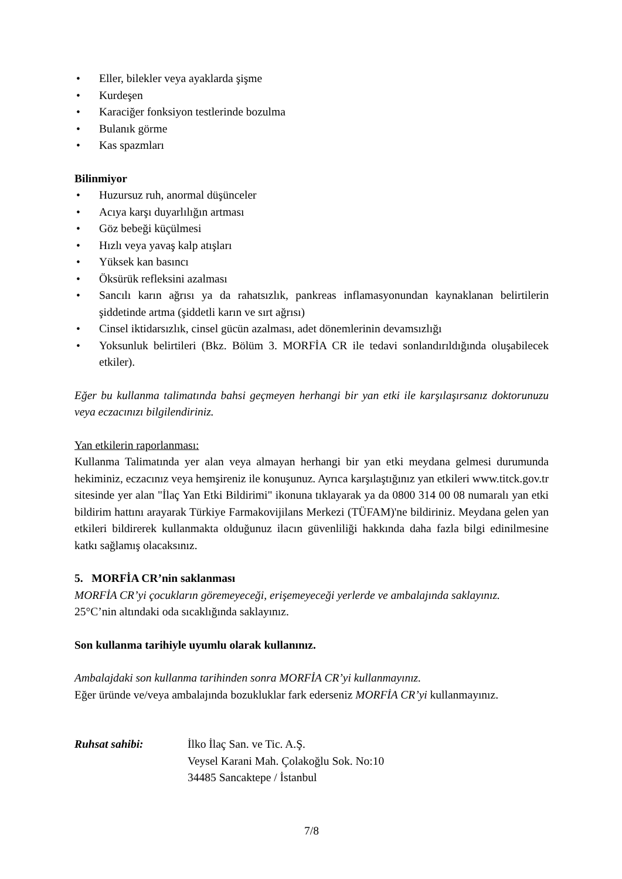• Eller, bilekler veya ayaklarda şişme
• Kurdeşen
• Karaciğer fonksiyon testlerinde bozulma
• Bulanık görme
• Kas spazmları
Bilinmiyor
• Huzursuz ruh, anormal düşünceler
• Acıya karşı duyarlılığın artması
• Göz bebeği küçülmesi
• Hızlı veya yavaş kalp atışları
• Yüksek kan basıncı
• Öksürük refleksini azalması
• Sancılı karın ağrısı ya da rahatsızlık, pankreas inflamasyonundan kaynaklanan belirtilerin şiddetinde artma (şiddetli karın ve sırt ağrısı)
• Cinsel iktidarsızlık, cinsel gücün azalması, adet dönemlerinin devamsızlığı
• Yoksunluk belirtileri (Bkz. Bölüm 3. MORFİA CR ile tedavi sonlandırıldığında oluşabilecek etkiler).
Eğer bu kullanma talimatında bahsi geçmeyen herhangi bir yan etki ile karşılaşırsanız doktorunuzu veya eczacınızı bilgilendiriniz.
Yan etkilerin raporlanması:
Kullanma Talimatında yer alan veya almayan herhangi bir yan etki meydana gelmesi durumunda hekiminiz, eczacınız veya hemşireniz ile konuşunuz. Ayrıca karşılaştığınız yan etkileri www.titck.gov.tr sitesinde yer alan "İlaç Yan Etki Bildirimi" ikonuna tıklayarak ya da 0800 314 00 08 numaralı yan etki bildirim hattını arayarak Türkiye Farmakovijilans Merkezi (TÜFAM)'ne bildiriniz. Meydana gelen yan etkileri bildirerek kullanmakta olduğunuz ilacın güvenliliği hakkında daha fazla bilgi edinilmesine katkı sağlamış olacaksınız.
5. MORFİA CR’nin saklanması
MORFİA CR’yi çocukların göremeyeceği, erişemeyeceği yerlerde ve ambalajında saklayınız.
25°C’nin altındaki oda sıcaklığında saklayınız.
Son kullanma tarihiyle uyumlu olarak kullanınız.
Ambalajdaki son kullanma tarihinden sonra MORFİA CR’yi kullanmayınız.
Eğer üründe ve/veya ambalajında bozukluklar fark ederseniz MORFİA CR’yi kullanmayınız.
Ruhsat sahibi: İlko İlaç San. ve Tic. A.Ş.
Veysel Karani Mah. Çolakoğlu Sok. No:10
34485 Sancaktepe / İstanbul
7/8